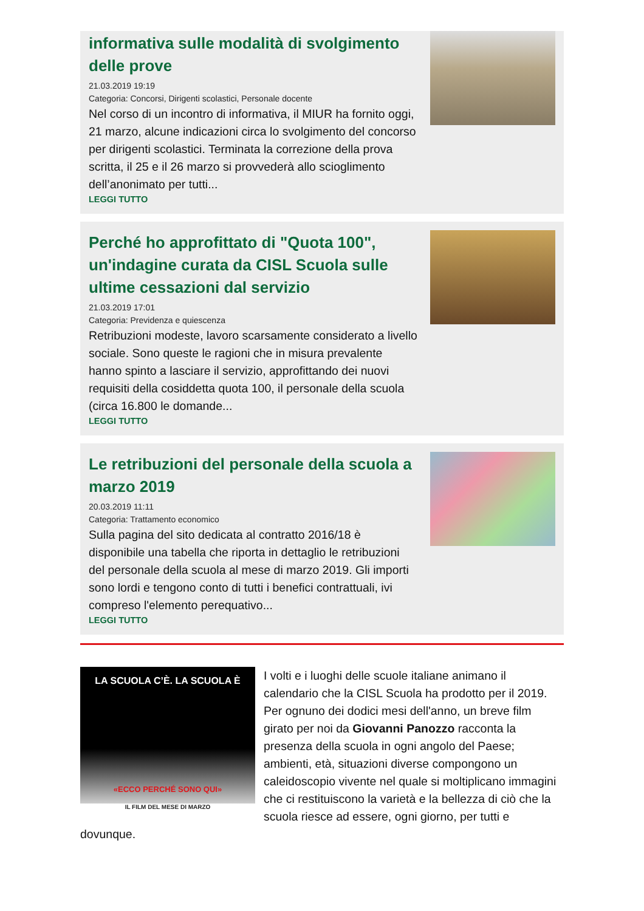informativa sulle modalità di svolgimento delle prove
21.03.2019 19:19
Categoria: Concorsi, Dirigenti scolastici, Personale docente
Nel corso di un incontro di informativa, il MIUR ha fornito oggi, 21 marzo, alcune indicazioni circa lo svolgimento del concorso per dirigenti scolastici. Terminata la correzione della prova scritta, il 25 e il 26 marzo si provvederà allo scioglimento dell’anonimato per tutti...
LEGGI TUTTO
Perché ho approfittato di "Quota 100", un'indagine curata da CISL Scuola sulle ultime cessazioni dal servizio
21.03.2019 17:01
Categoria: Previdenza e quiescenza
Retribuzioni modeste, lavoro scarsamente considerato a livello sociale. Sono queste le ragioni che in misura prevalente hanno spinto a lasciare il servizio, approfittando dei nuovi requisiti della cosiddetta quota 100, il personale della scuola (circa 16.800 le domande...
LEGGI TUTTO
Le retribuzioni del personale della scuola a marzo 2019
20.03.2019 11:11
Categoria: Trattamento economico
Sulla pagina del sito dedicata al contratto 2016/18 è disponibile una tabella che riporta in dettaglio le retribuzioni del personale della scuola al mese di marzo 2019. Gli importi sono lordi e tengono conto di tutti i benefici contrattuali, ivi compreso l'elemento perequativo...
LEGGI TUTTO
LA SCUOLA C’È. LA SCUOLA È
«ECCO PERCHÉ SONO QUI»
IL FILM DEL MESE DI MARZO
I volti e i luoghi delle scuole italiane animano il calendario che la CISL Scuola ha prodotto per il 2019. Per ognuno dei dodici mesi dell'anno, un breve film girato per noi da Giovanni Panozzo racconta la presenza della scuola in ogni angolo del Paese; ambienti, età, situazioni diverse compongono un caleidoscopio vivente nel quale si moltiplicano immagini che ci restituiscono la varietà e la bellezza di ciò che la scuola riesce ad essere, ogni giorno, per tutti e dovunque.